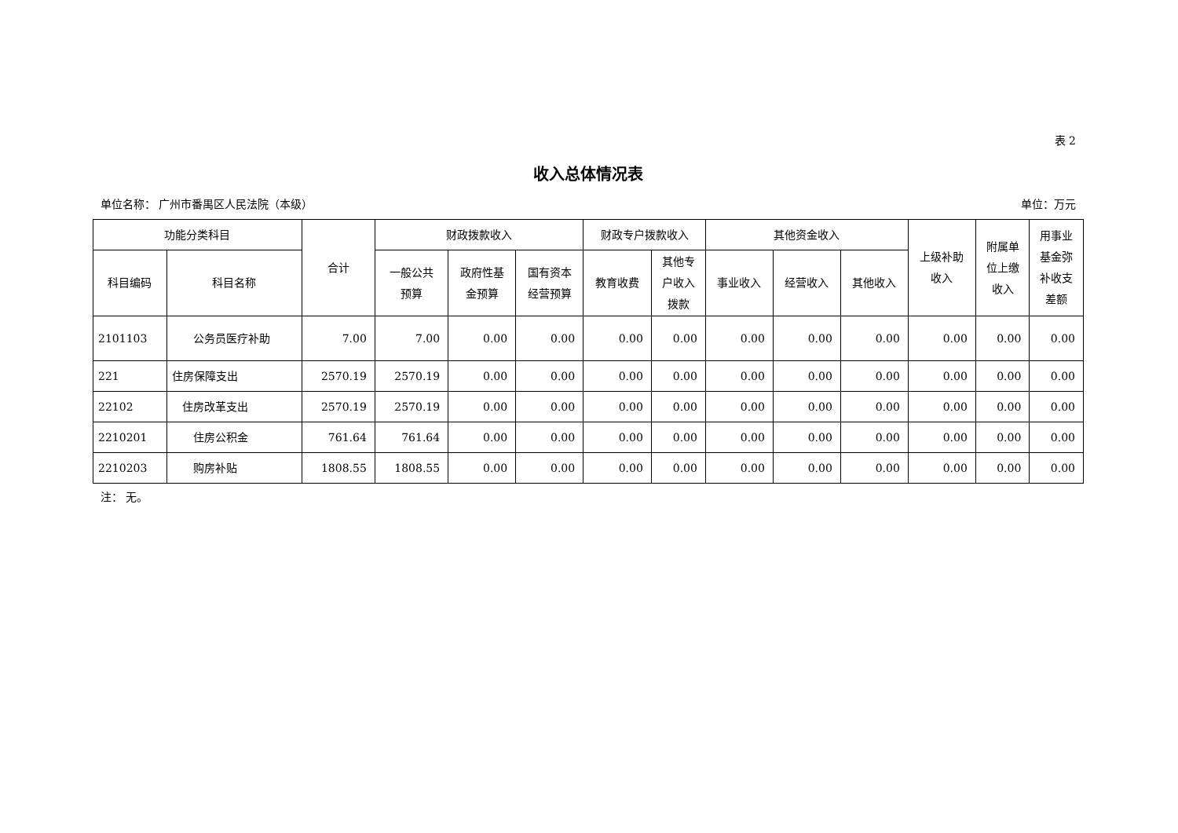表 2
收入总体情况表
单位名称： 广州市番禺区人民法院（本级） 单位：万元
| 功能分类科目 | | 合计 | 财政拨款收入 | | | 财政专户拨款收入 | | 其他资金收入 | | | 上级补助 收入 | 附属单 位上缴 收入 | 用事业 基金弥 补收支 差额 |
| --- | --- | --- | --- | --- | --- | --- | --- | --- | --- | --- | --- | --- | --- |
| 科目编码 | 科目名称 | | 一般公共 预算 | 政府性基 金预算 | 国有资本 经营预算 | 教育收费 | 其他专 户收入 拨款 | 事业收入 | 经营收入 | 其他收入 | | | |
| 2101103 | 公务员医疗补助 | 7.00 | 7.00 | 0.00 | 0.00 | 0.00 | 0.00 | 0.00 | 0.00 | 0.00 | 0.00 | 0.00 | 0.00 |
| 221 | 住房保障支出 | 2570.19 | 2570.19 | 0.00 | 0.00 | 0.00 | 0.00 | 0.00 | 0.00 | 0.00 | 0.00 | 0.00 | 0.00 |
| 22102 | 住房改革支出 | 2570.19 | 2570.19 | 0.00 | 0.00 | 0.00 | 0.00 | 0.00 | 0.00 | 0.00 | 0.00 | 0.00 | 0.00 |
| 2210201 | 住房公积金 | 761.64 | 761.64 | 0.00 | 0.00 | 0.00 | 0.00 | 0.00 | 0.00 | 0.00 | 0.00 | 0.00 | 0.00 |
| 2210203 | 购房补贴 | 1808.55 | 1808.55 | 0.00 | 0.00 | 0.00 | 0.00 | 0.00 | 0.00 | 0.00 | 0.00 | 0.00 | 0.00 |
注： 无。